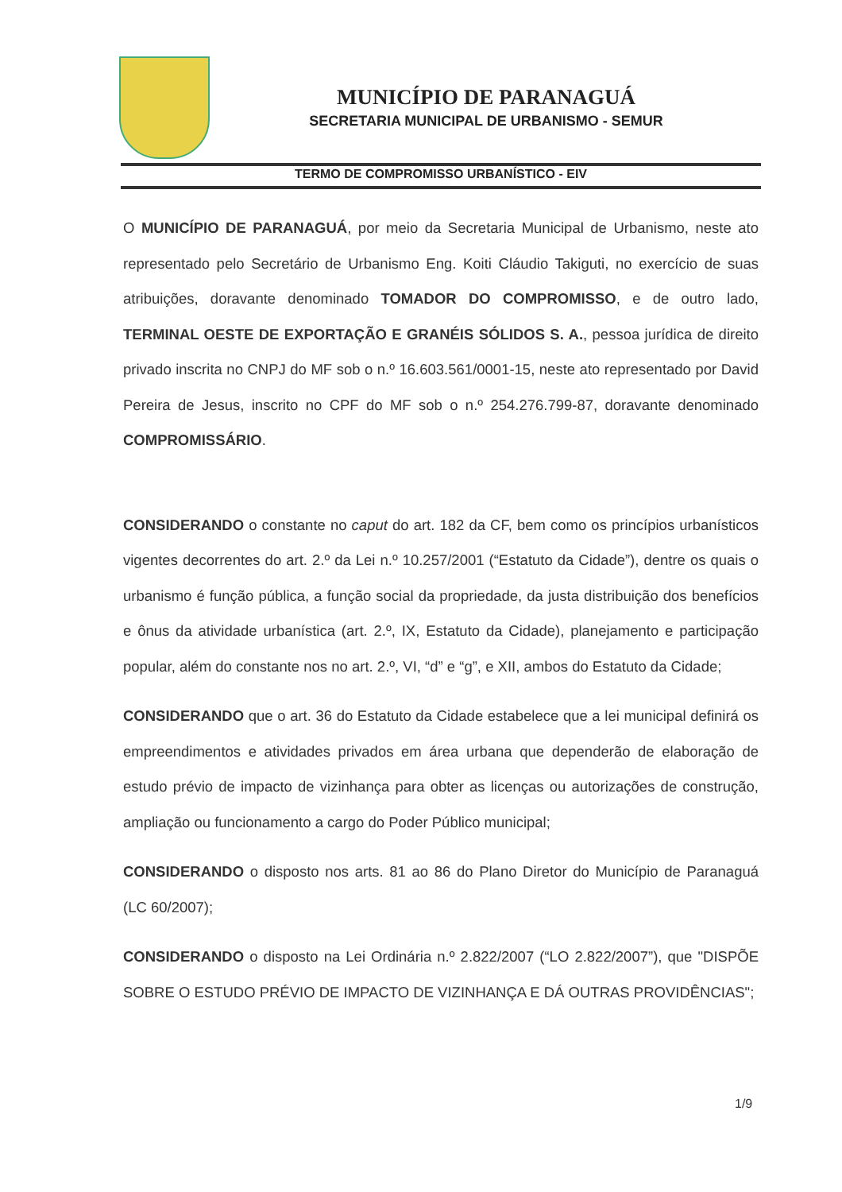MUNICÍPIO DE PARANAGUÁ
SECRETARIA MUNICIPAL DE URBANISMO - SEMUR
TERMO DE COMPROMISSO URBANÍSTICO - EIV
O MUNICÍPIO DE PARANAGUÁ, por meio da Secretaria Municipal de Urbanismo, neste ato representado pelo Secretário de Urbanismo Eng. Koiti Cláudio Takiguti, no exercício de suas atribuições, doravante denominado TOMADOR DO COMPROMISSO, e de outro lado, TERMINAL OESTE DE EXPORTAÇÃO E GRANÉIS SÓLIDOS S. A., pessoa jurídica de direito privado inscrita no CNPJ do MF sob o n.º 16.603.561/0001-15, neste ato representado por David Pereira de Jesus, inscrito no CPF do MF sob o n.º 254.276.799-87, doravante denominado COMPROMISSÁRIO.
CONSIDERANDO o constante no caput do art. 182 da CF, bem como os princípios urbanísticos vigentes decorrentes do art. 2.º da Lei n.º 10.257/2001 (“Estatuto da Cidade”), dentre os quais o urbanismo é função pública, a função social da propriedade, da justa distribuição dos benefícios e ônus da atividade urbanística (art. 2.º, IX, Estatuto da Cidade), planejamento e participação popular, além do constante nos no art. 2.º, VI, “d” e “g”, e XII, ambos do Estatuto da Cidade;
CONSIDERANDO que o art. 36 do Estatuto da Cidade estabelece que a lei municipal definirá os empreendimentos e atividades privados em área urbana que dependerão de elaboração de estudo prévio de impacto de vizinhança para obter as licenças ou autorizações de construção, ampliação ou funcionamento a cargo do Poder Público municipal;
CONSIDERANDO o disposto nos arts. 81 ao 86 do Plano Diretor do Município de Paranaguá (LC 60/2007);
CONSIDERANDO o disposto na Lei Ordinária n.º 2.822/2007 (“LO 2.822/2007”), que "DISPÕE SOBRE O ESTUDO PRÉVIO DE IMPACTO DE VIZINHANÇA E DÁ OUTRAS PROVIDÊNCIAS";
1/9